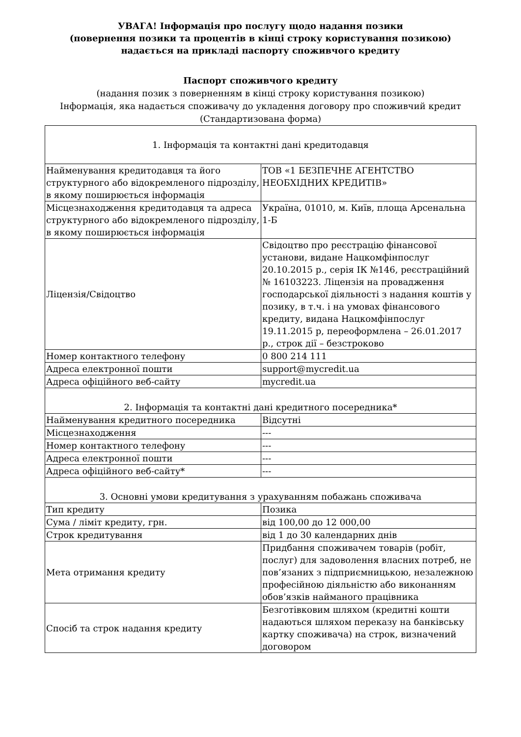УВАГА! Інформація про послугу щодо надання позики
(повернення позики та процентів в кінці строку користування позикою)
надається на прикладі паспорту споживчого кредиту
Паспорт споживчого кредиту
(надання позик з поверненням в кінці строку користування позикою)
Інформація, яка надається споживачу до укладення договору про споживчий кредит
(Стандартизована форма)
| 1. Інформація та контактні дані кредитодавця | |
| Найменування кредитодавця та його структурного або відокремленого підрозділу, в якому поширюється інформація | ТОВ «1 БЕЗПЕЧНЕ АГЕНТСТВО НЕОБХІДНИХ КРЕДИТІВ» |
| Місцезнаходження кредитодавця та адреса структурного або відокремленого підрозділу, в якому поширюється інформація | Україна, 01010, м. Київ, площа Арсенальна 1-Б |
| Ліцензія/Свідоцтво | Свідоцтво про реєстрацію фінансової установи, видане Нацкомфінпослуг 20.10.2015 р., серія ІК №146, реєстраційний № 16103223. Ліцензія на провадження господарської діяльності з надання коштів у позику, в т.ч. і на умовах фінансового кредиту, видана Нацкомфінпослуг 19.11.2015 р, переоформлена – 26.01.2017 р., строк дії – безстроково |
| Номер контактного телефону | 0 800 214 111 |
| Адреса електронної пошти | support@mycredit.ua |
| Адреса офіційного веб-сайту | mycredit.ua |
| 2. Інформація та контактні дані кредитного посередника* | |
| Найменування кредитного посередника | Відсутні |
| Місцезнаходження | --- |
| Номер контактного телефону | --- |
| Адреса електронної пошти | --- |
| Адреса офіційного веб-сайту* | --- |
| 3. Основні умови кредитування з урахуванням побажань споживача | |
| Тип кредиту | Позика |
| Сума / ліміт кредиту, грн. | від 100,00 до 12 000,00 |
| Строк кредитування | від 1 до 30 календарних днів |
| Мета отримання кредиту | Придбання споживачем товарів (робіт, послуг) для задоволення власних потреб, не пов’язаних з підприємницькою, незалежною професійною діяльністю або виконанням обов’язків найманого працівника |
| Спосіб та строк надання кредиту | Безготівковим шляхом (кредитні кошти надаються шляхом переказу на банківську картку споживача) на строк, визначений договором |